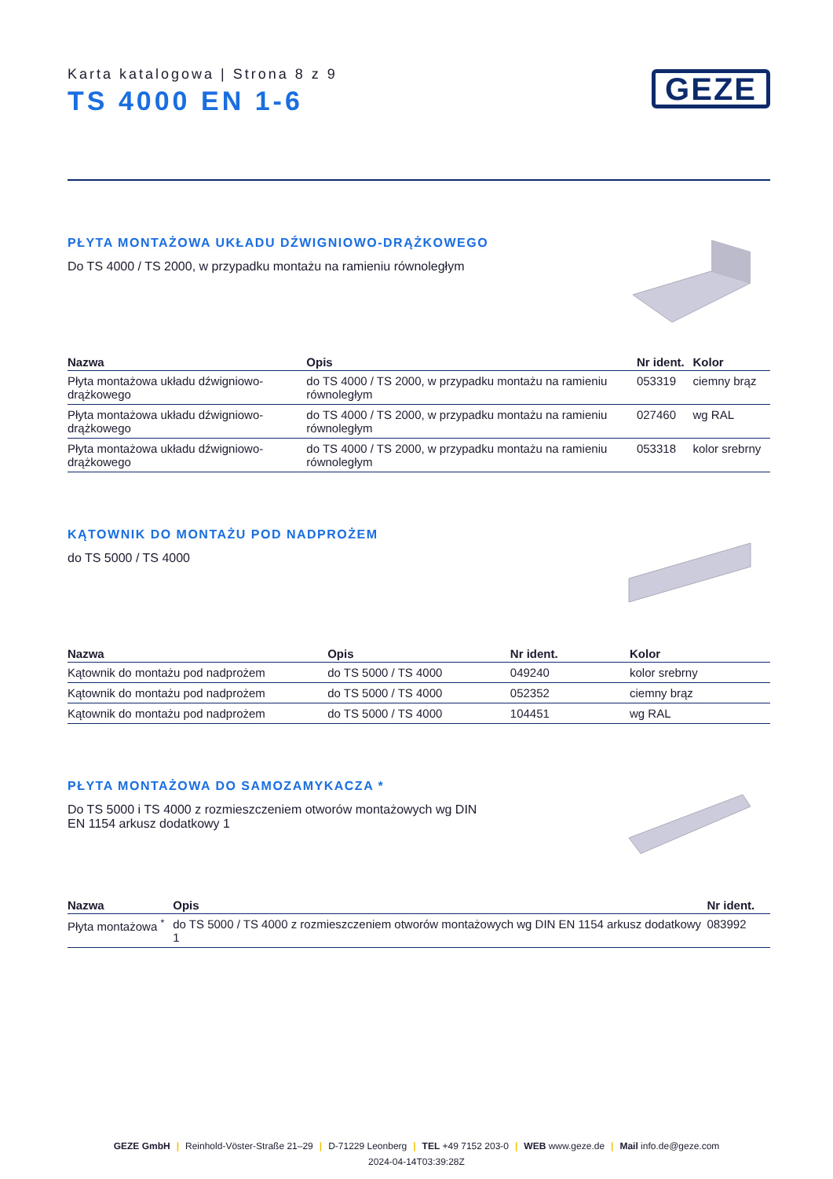Karta katalogowa | Strona 8 z 9
TS 4000 EN 1-6
GEZE
PŁYTA MONTAŻOWA UKŁADU DŹWIGNIOWO-DRĄŻKOWEGO
Do TS 4000 / TS 2000, w przypadku montażu na ramieniu równoległym
| Nazwa | Opis | Nr ident. | Kolor |
| --- | --- | --- | --- |
| Płyta montażowa układu dźwigniowo-drążkowego | do TS 4000 / TS 2000, w przypadku montażu na ramieniu równoległym | 053319 | ciemny brąz |
| Płyta montażowa układu dźwigniowo-drążkowego | do TS 4000 / TS 2000, w przypadku montażu na ramieniu równoległym | 027460 | wg RAL |
| Płyta montażowa układu dźwigniowo-drążkowego | do TS 4000 / TS 2000, w przypadku montażu na ramieniu równoległym | 053318 | kolor srebrny |
KĄTOWNIK DO MONTAŻU POD NADPROŻEM
do TS 5000 / TS 4000
| Nazwa | Opis | Nr ident. | Kolor |
| --- | --- | --- | --- |
| Kątownik do montażu pod nadprożem | do TS 5000 / TS 4000 | 049240 | kolor srebrny |
| Kątownik do montażu pod nadprożem | do TS 5000 / TS 4000 | 052352 | ciemny brąz |
| Kątownik do montażu pod nadprożem | do TS 5000 / TS 4000 | 104451 | wg RAL |
PŁYTA MONTAŻOWA DO SAMOZAMYKACZA *
Do TS 5000 i TS 4000 z rozmieszczeniem otworów montażowych wg DIN EN 1154 arkusz dodatkowy 1
| Nazwa | Opis | Nr ident. |
| --- | --- | --- |
| Płyta montażowa <sup>*</sup> | do TS 5000 / TS 4000 z rozmieszczeniem otworów montażowych wg DIN EN 1154 arkusz dodatkowy 1 | 083992 |
GEZE GmbH | Reinhold-Vöster-Straße 21–29 | D-71229 Leonberg | TEL +49 7152 203-0 | WEB www.geze.de | Mail info.de@geze.com
2024-04-14T03:39:28Z